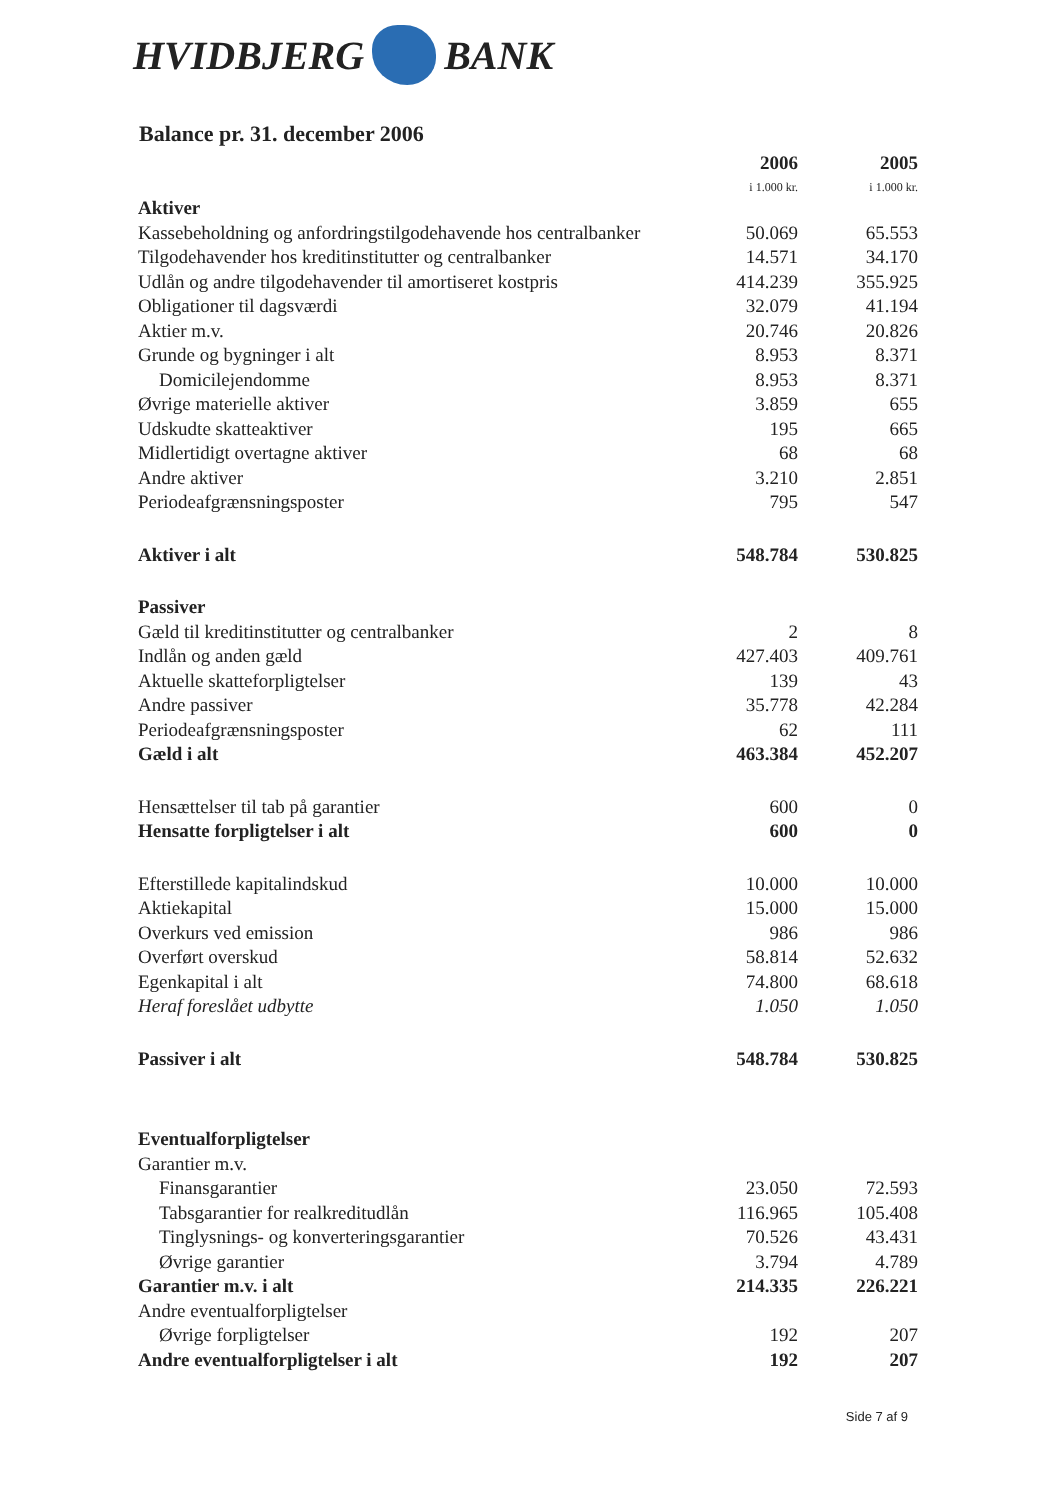HVIDBJERG BANK
Balance pr. 31. december 2006
| | 2006 i 1.000 kr. | 2005 i 1.000 kr. |
| Aktiver | | |
| Kassebeholdning og anfordringstilgodehavende hos centralbanker | 50.069 | 65.553 |
| Tilgodehavender hos kreditinstitutter og centralbanker | 14.571 | 34.170 |
| Udlån og andre tilgodehavender til amortiseret kostpris | 414.239 | 355.925 |
| Obligationer til dagsværdi | 32.079 | 41.194 |
| Aktier m.v. | 20.746 | 20.826 |
| Grunde og bygninger i alt | 8.953 | 8.371 |
| Domicilejendomme | 8.953 | 8.371 |
| Øvrige materielle aktiver | 3.859 | 655 |
| Udskudte skatteaktiver | 195 | 665 |
| Midlertidigt overtagne aktiver | 68 | 68 |
| Andre aktiver | 3.210 | 2.851 |
| Periodeafgrænsningsposter | 795 | 547 |
| Aktiver i alt | 548.784 | 530.825 |
| Passiver | | |
| Gæld til kreditinstitutter og centralbanker | 2 | 8 |
| Indlån og anden gæld | 427.403 | 409.761 |
| Aktuelle skatteforpligtelser | 139 | 43 |
| Andre passiver | 35.778 | 42.284 |
| Periodeafgrænsningsposter | 62 | 111 |
| Gæld i alt | 463.384 | 452.207 |
| Hensættelser til tab på garantier | 600 | 0 |
| Hensatte forpligtelser i alt | 600 | 0 |
| Efterstillede kapitalindskud | 10.000 | 10.000 |
| Aktiekapital | 15.000 | 15.000 |
| Overkurs ved emission | 986 | 986 |
| Overført overskud | 58.814 | 52.632 |
| Egenkapital i alt | 74.800 | 68.618 |
| Heraf foreslået udbytte | 1.050 | 1.050 |
| Passiver i alt | 548.784 | 530.825 |
| Eventualforpligtelser | | |
| Garantier m.v. | | |
| Finansgarantier | 23.050 | 72.593 |
| Tabsgarantier for realkreditudlån | 116.965 | 105.408 |
| Tinglysnings- og konverteringsgarantier | 70.526 | 43.431 |
| Øvrige garantier | 3.794 | 4.789 |
| Garantier m.v. i alt | 214.335 | 226.221 |
| Andre eventualforpligtelser | | |
| Øvrige forpligtelser | 192 | 207 |
| Andre eventualforpligtelser i alt | 192 | 207 |
Side 7 af 9